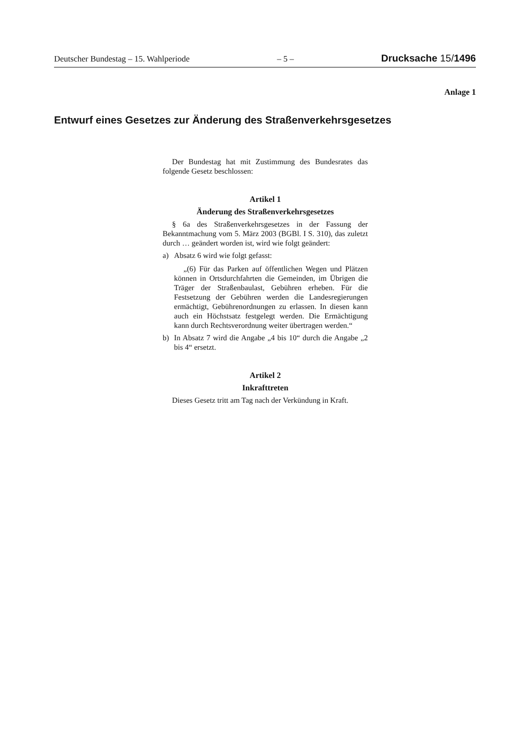Deutscher Bundestag – 15. Wahlperiode – 5 – Drucksache 15/1496
Anlage 1
Entwurf eines Gesetzes zur Änderung des Straßenverkehrsgesetzes
Der Bundestag hat mit Zustimmung des Bundesrates das folgende Gesetz beschlossen:
Artikel 1
Änderung des Straßenverkehrsgesetzes
§ 6a des Straßenverkehrsgesetzes in der Fassung der Bekanntmachung vom 5. März 2003 (BGBl. I S. 310), das zuletzt durch … geändert worden ist, wird wie folgt geändert:
a) Absatz 6 wird wie folgt gefasst:
„(6) Für das Parken auf öffentlichen Wegen und Plätzen können in Ortsdurchfahrten die Gemeinden, im Übrigen die Träger der Straßenbaulast, Gebühren erheben. Für die Festsetzung der Gebühren werden die Landesregierungen ermächtigt, Gebührenordnungen zu erlassen. In diesen kann auch ein Höchstsatz festgelegt werden. Die Ermächtigung kann durch Rechtsverordnung weiter übertragen werden.“
b) In Absatz 7 wird die Angabe „4 bis 10“ durch die Angabe „2 bis 4“ ersetzt.
Artikel 2
Inkrafttreten
Dieses Gesetz tritt am Tag nach der Verkündung in Kraft.